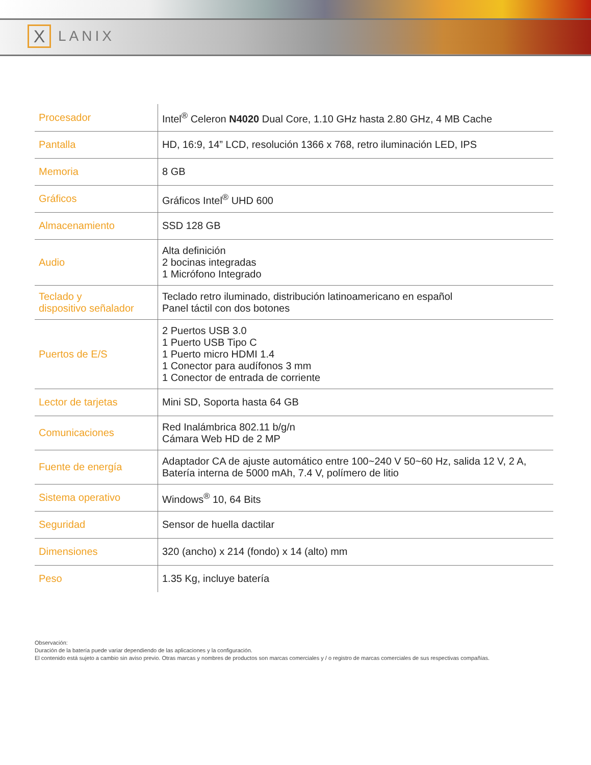X
LANIX
| Procesador | Intel<sup>®</sup> Celeron N4020 Dual Core, 1.10 GHz hasta 2.80 GHz, 4 MB Cache |
| Pantalla | HD, 16:9, 14” LCD, resolución 1366 x 768, retro iluminación LED, IPS |
| Memoria | 8 GB |
| Gráficos | Gráficos Intel<sup>®</sup> UHD 600 |
| Almacenamiento | SSD 128 GB |
| Audio | Alta definición 2 bocinas integradas 1 Micrófono Integrado |
| Teclado y dispositivo señalador | Teclado retro iluminado, distribución latinoamericano en español Panel táctil con dos botones |
| Puertos de E/S | 2 Puertos USB 3.0 1 Puerto USB Tipo C 1 Puerto micro HDMI 1.4 1 Conector para audífonos 3 mm 1 Conector de entrada de corriente |
| Lector de tarjetas | Mini SD, Soporta hasta 64 GB |
| Comunicaciones | Red Inalámbrica 802.11 b/g/n Cámara Web HD de 2 MP |
| Fuente de energía | Adaptador CA de ajuste automático entre 100~240 V 50~60 Hz, salida 12 V, 2 A, Batería interna de 5000 mAh, 7.4 V, polímero de litio |
| Sistema operativo | Windows<sup>®</sup> 10, 64 Bits |
| Seguridad | Sensor de huella dactilar |
| Dimensiones | 320 (ancho) x 214 (fondo) x 14 (alto) mm |
| Peso | 1.35 Kg, incluye batería |
Observación:
Duración de la batería puede variar dependiendo de las aplicaciones y la configuración.
El contenido está sujeto a cambio sin aviso previo. Otras marcas y nombres de productos son marcas comerciales y / o registro de marcas comerciales de sus respectivas compañías.